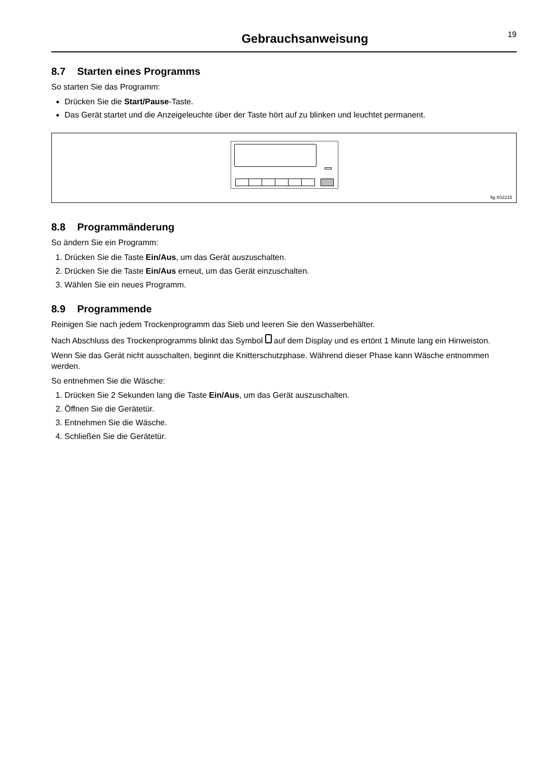Gebrauchsanweisung
19
8.7 Starten eines Programms
So starten Sie das Programm:
Drücken Sie die Start/Pause-Taste.
Das Gerät startet und die Anzeigeleuchte über der Taste hört auf zu blinken und leuchtet permanent.
fig.X02215
8.8 Programmänderung
So ändern Sie ein Programm:
1. Drücken Sie die Taste Ein/Aus, um das Gerät auszuschalten.
2. Drücken Sie die Taste Ein/Aus erneut, um das Gerät einzuschalten.
3. Wählen Sie ein neues Programm.
8.9 Programmende
Reinigen Sie nach jedem Trockenprogramm das Sieb und leeren Sie den Wasserbehälter.
Nach Abschluss des Trockenprogramms blinkt das Symbol auf dem Display und es ertönt 1 Minute lang ein Hinweiston.
Wenn Sie das Gerät nicht ausschalten, beginnt die Knitterschutzphase. Während dieser Phase kann Wäsche ent­nommen werden.
So entnehmen Sie die Wäsche:
1. Drücken Sie 2 Sekunden lang die Taste Ein/Aus, um das Gerät auszuschalten.
2. Öffnen Sie die Gerätetür.
3. Entnehmen Sie die Wäsche.
4. Schließen Sie die Gerätetür.